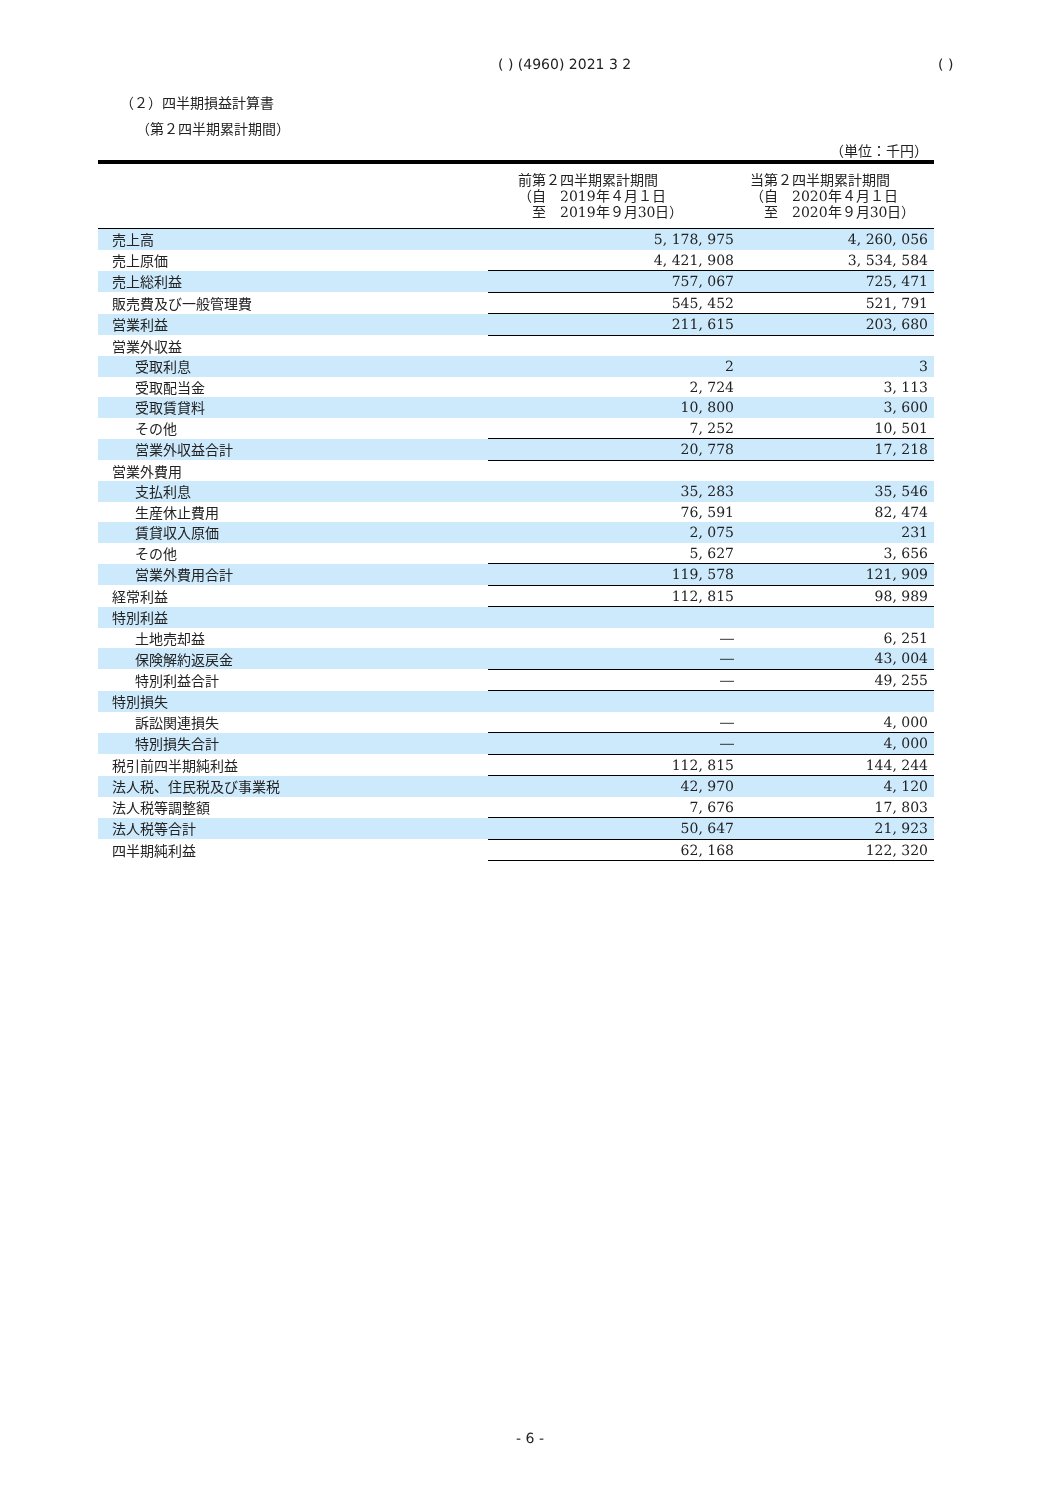( ) (4960) 2021 3 2 ( )
（２）四半期損益計算書
（第２四半期累計期間）
（単位：千円）
| | 前第２四半期累計期間 （自 2019年４月１日 至 2019年９月30日） | 当第２四半期累計期間 （自 2020年４月１日 至 2020年９月30日） |
| --- | --- | --- |
| 売上高 | 5, 178, 975 | 4, 260, 056 |
| 売上原価 | 4, 421, 908 | 3, 534, 584 |
| 売上総利益 | 757, 067 | 725, 471 |
| 販売費及び一般管理費 | 545, 452 | 521, 791 |
| 営業利益 | 211, 615 | 203, 680 |
| 営業外収益 | | |
| 受取利息 | 2 | 3 |
| 受取配当金 | 2, 724 | 3, 113 |
| 受取賃貸料 | 10, 800 | 3, 600 |
| その他 | 7, 252 | 10, 501 |
| 営業外収益合計 | 20, 778 | 17, 218 |
| 営業外費用 | | |
| 支払利息 | 35, 283 | 35, 546 |
| 生産休止費用 | 76, 591 | 82, 474 |
| 賃貸収入原価 | 2, 075 | 231 |
| その他 | 5, 627 | 3, 656 |
| 営業外費用合計 | 119, 578 | 121, 909 |
| 経常利益 | 112, 815 | 98, 989 |
| 特別利益 | | |
| 土地売却益 | ― | 6, 251 |
| 保険解約返戻金 | ― | 43, 004 |
| 特別利益合計 | ― | 49, 255 |
| 特別損失 | | |
| 訴訟関連損失 | ― | 4, 000 |
| 特別損失合計 | ― | 4, 000 |
| 税引前四半期純利益 | 112, 815 | 144, 244 |
| 法人税、住民税及び事業税 | 42, 970 | 4, 120 |
| 法人税等調整額 | 7, 676 | 17, 803 |
| 法人税等合計 | 50, 647 | 21, 923 |
| 四半期純利益 | 62, 168 | 122, 320 |
- 6 -